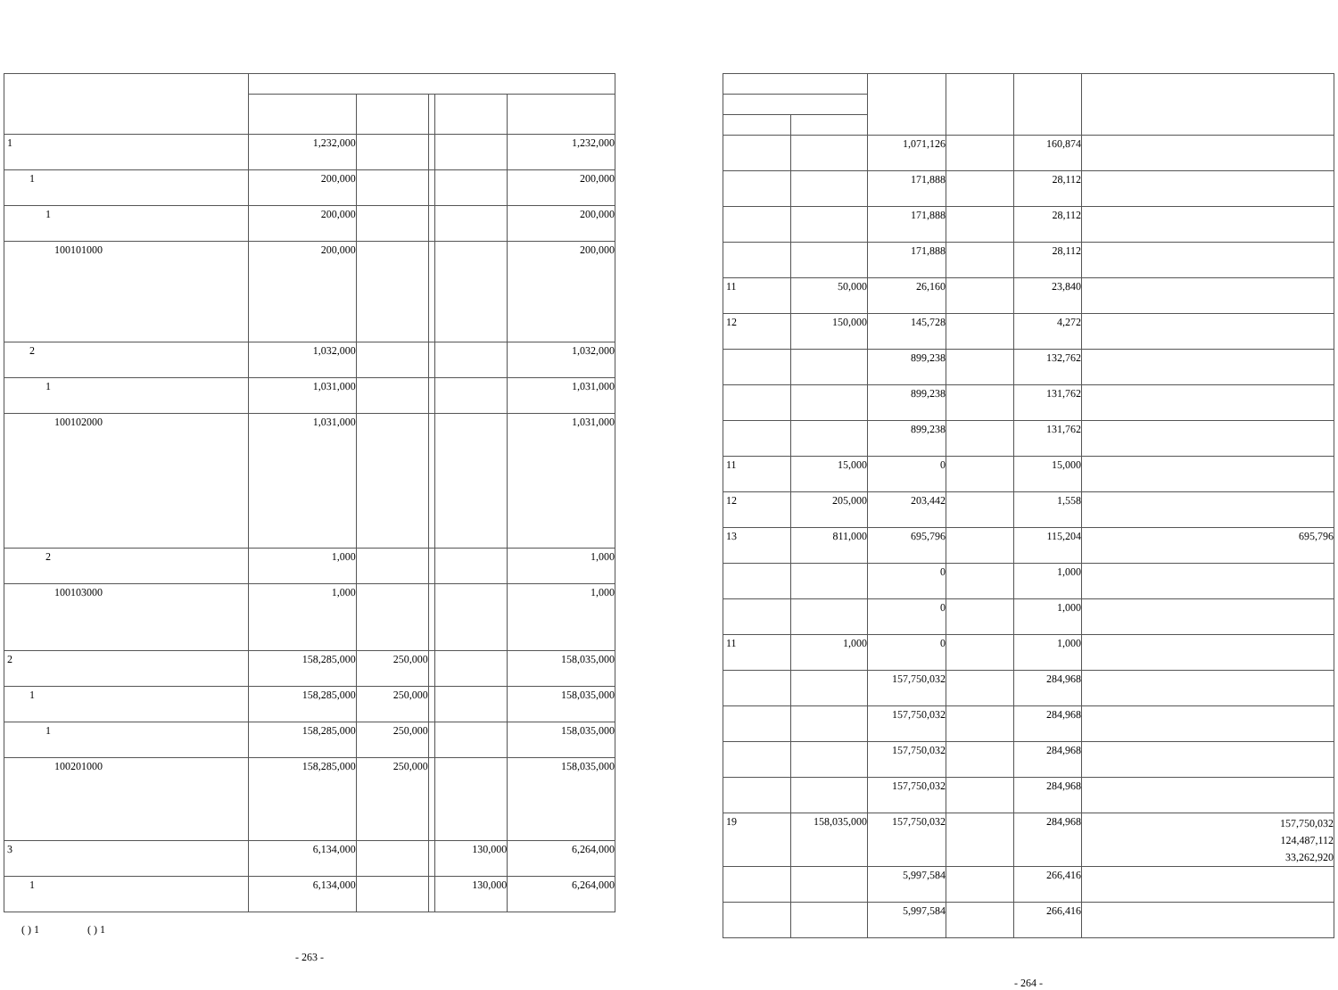| 1 | 1,232,000 | | | | 1,232,000 |
| 1 | 200,000 | | | | 200,000 |
| 1 | 200,000 | | | | 200,000 |
| 100101000 | 200,000 | | | | 200,000 |
| 2 | 1,032,000 | | | | 1,032,000 |
| 1 | 1,031,000 | | | | 1,031,000 |
| 100102000 | 1,031,000 | | | | 1,031,000 |
| 2 | 1,000 | | | | 1,000 |
| 100103000 | 1,000 | | | | 1,000 |
| 2 | 158,285,000 | 250,000 | | | 158,035,000 |
| 1 | 158,285,000 | 250,000 | | | 158,035,000 |
| 1 | 158,285,000 | 250,000 | | | 158,035,000 |
| 100201000 | 158,285,000 | 250,000 | | | 158,035,000 |
| 3 | 6,134,000 | | | 130,000 | 6,264,000 |
| 1 | 6,134,000 | | | 130,000 | 6,264,000 |
( ) 1 ( ) 1
- 263 -
| | | 1,071,126 | | 160,874 | |
| | | 171,888 | | 28,112 | |
| | | 171,888 | | 28,112 | |
| | | 171,888 | | 28,112 | |
| 11 | 50,000 | 26,160 | | 23,840 | |
| 12 | 150,000 | 145,728 | | 4,272 | |
| | | 899,238 | | 132,762 | |
| | | 899,238 | | 131,762 | |
| | | 899,238 | | 131,762 | |
| 11 | 15,000 | 0 | | 15,000 | |
| 12 | 205,000 | 203,442 | | 1,558 | |
| 13 | 811,000 | 695,796 | | 115,204 | 695,796 |
| | | 0 | | 1,000 | |
| | | 0 | | 1,000 | |
| 11 | 1,000 | 0 | | 1,000 | |
| | | 157,750,032 | | 284,968 | |
| | | 157,750,032 | | 284,968 | |
| | | 157,750,032 | | 284,968 | |
| | | 157,750,032 | | 284,968 | |
| 19 | 158,035,000 | 157,750,032 | | 284,968 | 157,750,032 124,487,112 33,262,920 |
| | | 5,997,584 | | 266,416 | |
| | | 5,997,584 | | 266,416 | |
- 264 -